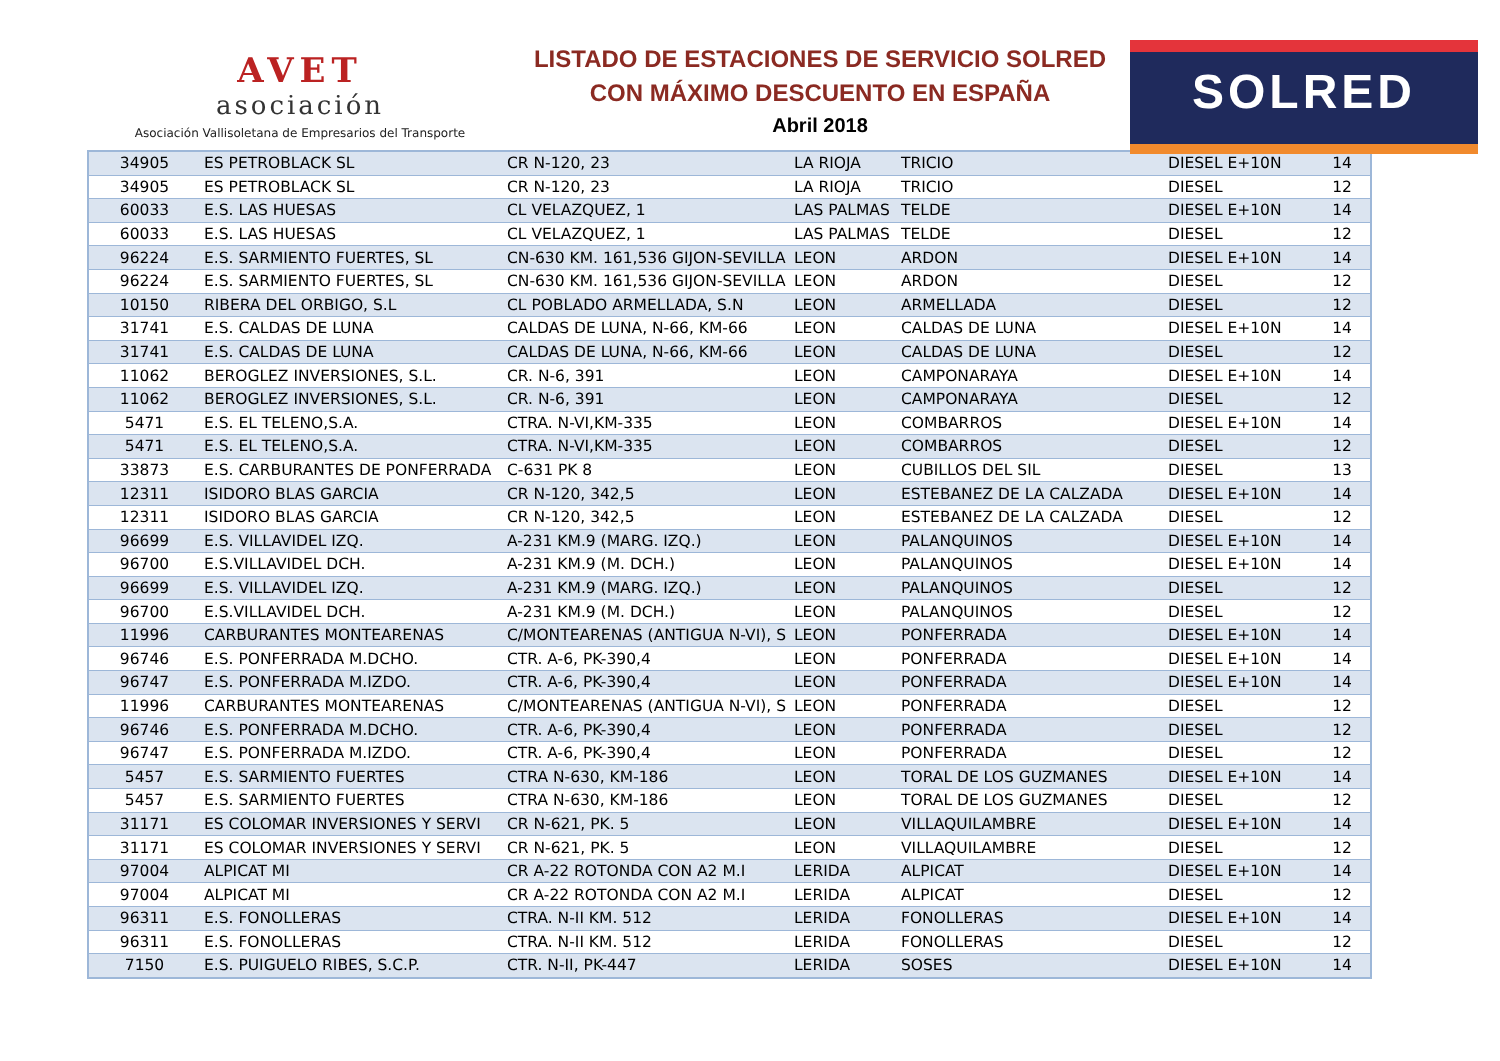AVET
asociación
Asociación Vallisoletana de Empresarios del Transporte
LISTADO DE ESTACIONES DE SERVICIO SOLRED
CON MÁXIMO DESCUENTO EN ESPAÑA
Abril 2018
SOLRED
| 34905 | ES PETROBLACK SL | CR N-120, 23 | LA RIOJA | TRICIO | DIESEL E+10N | 14 |
| 34905 | ES PETROBLACK SL | CR N-120, 23 | LA RIOJA | TRICIO | DIESEL | 12 |
| 60033 | E.S. LAS HUESAS | CL VELAZQUEZ, 1 | LAS PALMAS | TELDE | DIESEL E+10N | 14 |
| 60033 | E.S. LAS HUESAS | CL VELAZQUEZ, 1 | LAS PALMAS | TELDE | DIESEL | 12 |
| 96224 | E.S. SARMIENTO FUERTES, SL | CN-630 KM. 161,536 GIJON-SEVILLA | LEON | ARDON | DIESEL E+10N | 14 |
| 96224 | E.S. SARMIENTO FUERTES, SL | CN-630 KM. 161,536 GIJON-SEVILLA | LEON | ARDON | DIESEL | 12 |
| 10150 | RIBERA DEL ORBIGO, S.L | CL POBLADO ARMELLADA, S.N | LEON | ARMELLADA | DIESEL | 12 |
| 31741 | E.S. CALDAS DE LUNA | CALDAS DE LUNA, N-66, KM-66 | LEON | CALDAS DE LUNA | DIESEL E+10N | 14 |
| 31741 | E.S. CALDAS DE LUNA | CALDAS DE LUNA, N-66, KM-66 | LEON | CALDAS DE LUNA | DIESEL | 12 |
| 11062 | BEROGLEZ INVERSIONES, S.L. | CR. N-6, 391 | LEON | CAMPONARAYA | DIESEL E+10N | 14 |
| 11062 | BEROGLEZ INVERSIONES, S.L. | CR. N-6, 391 | LEON | CAMPONARAYA | DIESEL | 12 |
| 5471 | E.S. EL TELENO,S.A. | CTRA. N-VI,KM-335 | LEON | COMBARROS | DIESEL E+10N | 14 |
| 5471 | E.S. EL TELENO,S.A. | CTRA. N-VI,KM-335 | LEON | COMBARROS | DIESEL | 12 |
| 33873 | E.S. CARBURANTES DE PONFERRADA | C-631 PK 8 | LEON | CUBILLOS DEL SIL | DIESEL | 13 |
| 12311 | ISIDORO BLAS GARCIA | CR N-120, 342,5 | LEON | ESTEBANEZ DE LA CALZADA | DIESEL E+10N | 14 |
| 12311 | ISIDORO BLAS GARCIA | CR N-120, 342,5 | LEON | ESTEBANEZ DE LA CALZADA | DIESEL | 12 |
| 96699 | E.S. VILLAVIDEL IZQ. | A-231 KM.9 (MARG. IZQ.) | LEON | PALANQUINOS | DIESEL E+10N | 14 |
| 96700 | E.S.VILLAVIDEL DCH. | A-231 KM.9 (M. DCH.) | LEON | PALANQUINOS | DIESEL E+10N | 14 |
| 96699 | E.S. VILLAVIDEL IZQ. | A-231 KM.9 (MARG. IZQ.) | LEON | PALANQUINOS | DIESEL | 12 |
| 96700 | E.S.VILLAVIDEL DCH. | A-231 KM.9 (M. DCH.) | LEON | PALANQUINOS | DIESEL | 12 |
| 11996 | CARBURANTES MONTEARENAS | C/MONTEARENAS (ANTIGUA N-VI), S | LEON | PONFERRADA | DIESEL E+10N | 14 |
| 96746 | E.S. PONFERRADA M.DCHO. | CTR. A-6, PK-390,4 | LEON | PONFERRADA | DIESEL E+10N | 14 |
| 96747 | E.S. PONFERRADA M.IZDO. | CTR. A-6, PK-390,4 | LEON | PONFERRADA | DIESEL E+10N | 14 |
| 11996 | CARBURANTES MONTEARENAS | C/MONTEARENAS (ANTIGUA N-VI), S | LEON | PONFERRADA | DIESEL | 12 |
| 96746 | E.S. PONFERRADA M.DCHO. | CTR. A-6, PK-390,4 | LEON | PONFERRADA | DIESEL | 12 |
| 96747 | E.S. PONFERRADA M.IZDO. | CTR. A-6, PK-390,4 | LEON | PONFERRADA | DIESEL | 12 |
| 5457 | E.S. SARMIENTO FUERTES | CTRA N-630, KM-186 | LEON | TORAL DE LOS GUZMANES | DIESEL E+10N | 14 |
| 5457 | E.S. SARMIENTO FUERTES | CTRA N-630, KM-186 | LEON | TORAL DE LOS GUZMANES | DIESEL | 12 |
| 31171 | ES COLOMAR INVERSIONES Y SERVI | CR N-621, PK. 5 | LEON | VILLAQUILAMBRE | DIESEL E+10N | 14 |
| 31171 | ES COLOMAR INVERSIONES Y SERVI | CR N-621, PK. 5 | LEON | VILLAQUILAMBRE | DIESEL | 12 |
| 97004 | ALPICAT MI | CR A-22 ROTONDA CON A2 M.I | LERIDA | ALPICAT | DIESEL E+10N | 14 |
| 97004 | ALPICAT MI | CR A-22 ROTONDA CON A2 M.I | LERIDA | ALPICAT | DIESEL | 12 |
| 96311 | E.S. FONOLLERAS | CTRA. N-II KM. 512 | LERIDA | FONOLLERAS | DIESEL E+10N | 14 |
| 96311 | E.S. FONOLLERAS | CTRA. N-II KM. 512 | LERIDA | FONOLLERAS | DIESEL | 12 |
| 7150 | E.S. PUIGUELO RIBES, S.C.P. | CTR. N-II, PK-447 | LERIDA | SOSES | DIESEL E+10N | 14 |